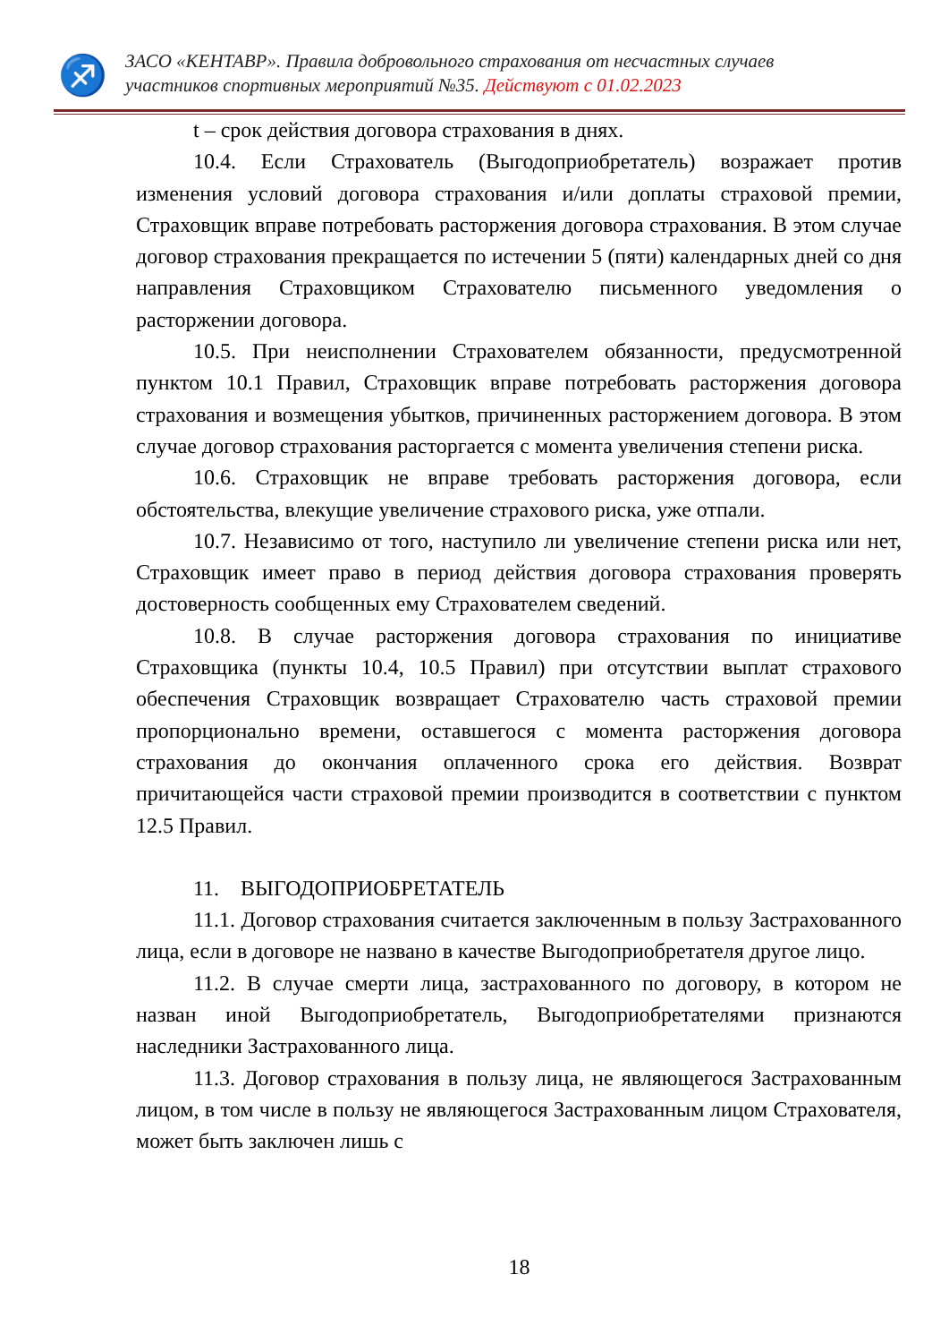♐
ЗАСО «КЕНТАВР». Правила добровольного страхования от несчастных случаев
участников спортивных мероприятий №35. Действуют с 01.02.2023
t – срок действия договора страхования в днях.
10.4. Если Страхователь (Выгодоприобретатель) возражает против изменения условий договора страхования и/или доплаты страховой премии, Страховщик вправе потребовать расторжения договора страхования. В этом случае договор страхования прекращается по истечении 5 (пяти) календарных дней со дня направления Страховщиком Страхователю письменного уведомления о расторжении договора.
10.5. При неисполнении Страхователем обязанности, предусмотренной пунктом 10.1 Правил, Страховщик вправе потребовать расторжения договора страхования и возмещения убытков, причиненных расторжением договора. В этом случае договор страхования расторгается с момента увеличения степени риска.
10.6. Страховщик не вправе требовать расторжения договора, если обстоятельства, влекущие увеличение страхового риска, уже отпали.
10.7. Независимо от того, наступило ли увеличение степени риска или нет, Страховщик имеет право в период действия договора страхования проверять достоверность сообщенных ему Страхователем сведений.
10.8. В случае расторжения договора страхования по инициативе Страховщика (пункты 10.4, 10.5 Правил) при отсутствии выплат страхового обеспечения Страховщик возвращает Страхователю часть страховой премии пропорционально времени, оставшегося с момента расторжения договора страхования до окончания оплаченного срока его действия. Возврат причитающейся части страховой премии производится в соответствии с пунктом 12.5 Правил.
11. ВЫГОДОПРИОБРЕТАТЕЛЬ
11.1. Договор страхования считается заключенным в пользу Застрахованного лица, если в договоре не названо в качестве Выгодоприобретателя другое лицо.
11.2. В случае смерти лица, застрахованного по договору, в котором не назван иной Выгодоприобретатель, Выгодоприобретателями признаются наследники Застрахованного лица.
11.3. Договор страхования в пользу лица, не являющегося Застрахованным лицом, в том числе в пользу не являющегося Застрахованным лицом Страхователя, может быть заключен лишь с
18